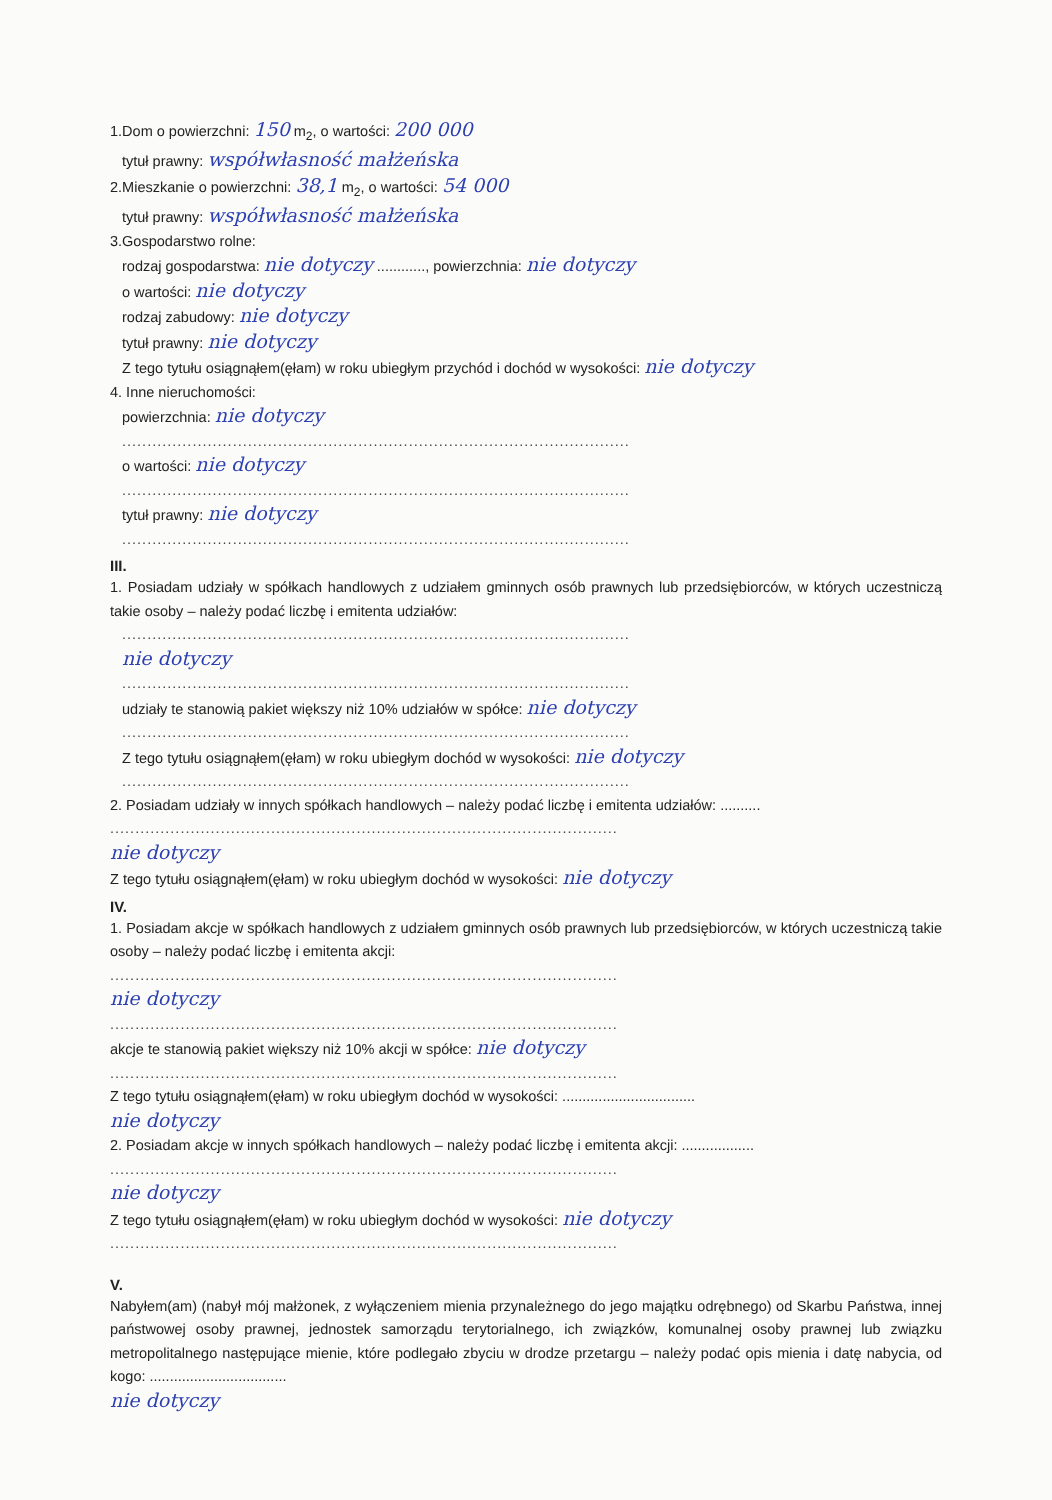1.Dom o powierzchni: 150 m<sub>2</sub>, o wartości: 200 000
tytuł prawny: współwłasność małżeńska
2.Mieszkanie o powierzchni: 38,1 m<sub>2</sub>, o wartości: 54 000
tytuł prawny: współwłasność małżeńska
3.Gospodarstwo rolne:
rodzaj gospodarstwa: nie dotyczy ............, powierzchnia: nie dotyczy
o wartości: nie dotyczy
rodzaj zabudowy: nie dotyczy
tytuł prawny: nie dotyczy
Z tego tytułu osiągnąłem(ęłam) w roku ubiegłym przychód i dochód w wysokości: nie dotyczy
4. Inne nieruchomości:
powierzchnia: nie dotyczy
.....................................................................................................
o wartości: nie dotyczy
.....................................................................................................
tytuł prawny: nie dotyczy
.....................................................................................................
III.
1. Posiadam udziały w spółkach handlowych z udziałem gminnych osób prawnych lub przedsiębiorców, w których uczestniczą takie osoby – należy podać liczbę i emitenta udziałów:
.....................................................................................................
nie dotyczy
.....................................................................................................
udziały te stanowią pakiet większy niż 10% udziałów w spółce: nie dotyczy
.....................................................................................................
Z tego tytułu osiągnąłem(ęłam) w roku ubiegłym dochód w wysokości: nie dotyczy
.....................................................................................................
2. Posiadam udziały w innych spółkach handlowych – należy podać liczbę i emitenta udziałów: ..........
.....................................................................................................
nie dotyczy
Z tego tytułu osiągnąłem(ęłam) w roku ubiegłym dochód w wysokości: nie dotyczy
IV.
1. Posiadam akcje w spółkach handlowych z udziałem gminnych osób prawnych lub przedsiębiorców, w których uczestniczą takie osoby – należy podać liczbę i emitenta akcji:
.....................................................................................................
nie dotyczy
.....................................................................................................
akcje te stanowią pakiet większy niż 10% akcji w spółce: nie dotyczy
.....................................................................................................
Z tego tytułu osiągnąłem(ęłam) w roku ubiegłym dochód w wysokości: .................................
nie dotyczy
2. Posiadam akcje w innych spółkach handlowych – należy podać liczbę i emitenta akcji: ..................
.....................................................................................................
nie dotyczy
Z tego tytułu osiągnąłem(ęłam) w roku ubiegłym dochód w wysokości: nie dotyczy
.....................................................................................................
V.
Nabyłem(am) (nabył mój małżonek, z wyłączeniem mienia przynależnego do jego majątku odrębnego) od Skarbu Państwa, innej państwowej osoby prawnej, jednostek samorządu terytorialnego, ich związków, komunalnej osoby prawnej lub związku metropolitalnego następujące mienie, które podlegało zbyciu w drodze przetargu – należy podać opis mienia i datę nabycia, od kogo: ..................................
nie dotyczy